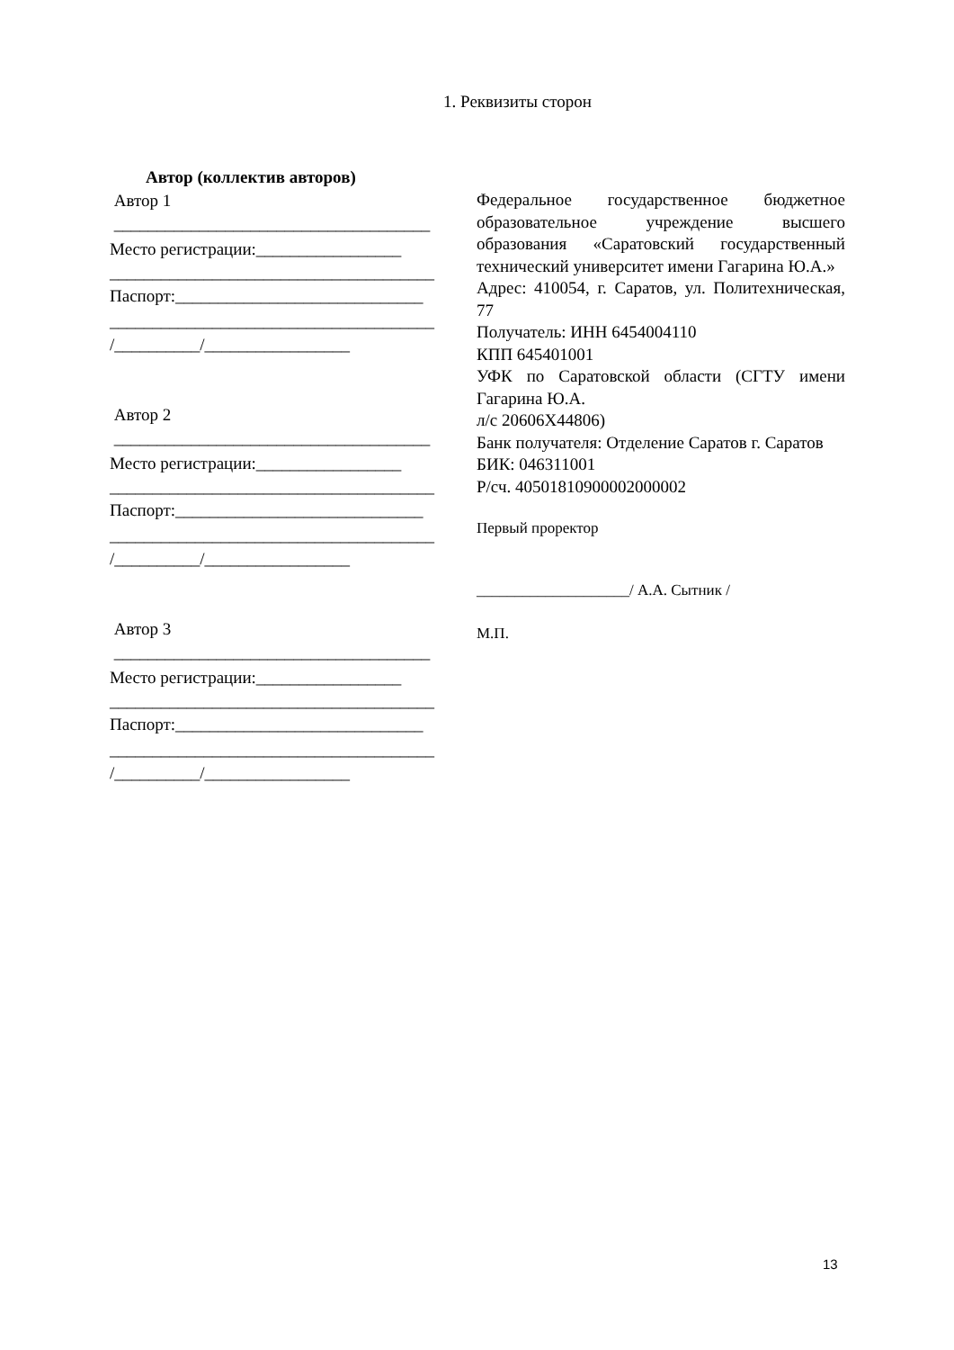1. Реквизиты сторон
Автор (коллектив авторов)
Автор 1
_____________________________________
Место регистрации:_________________
______________________________________
Паспорт:_____________________________
______________________________________
/__________/_________________
Автор 2
_____________________________________
Место регистрации:_________________
______________________________________
Паспорт:_____________________________
______________________________________
/__________/_________________
Автор 3
_____________________________________
Место регистрации:_________________
______________________________________
Паспорт:_____________________________
______________________________________
/__________/_________________
Федеральное государственное бюджетное образовательное учреждение высшего образования «Саратовский государственный технический университет имени Гагарина Ю.А.»
Адрес: 410054, г. Саратов, ул. Политехническая, 77
Получатель: ИНН 6454004110
КПП 645401001
УФК по Саратовской области (СГТУ имени Гагарина Ю.А.
л/с 20606Х44806)
Банк получателя: Отделение Саратов г. Саратов
БИК: 046311001
Р/сч. 40501810900002000002
Первый проректор
____________________/ А.А. Сытник /
М.П.
13